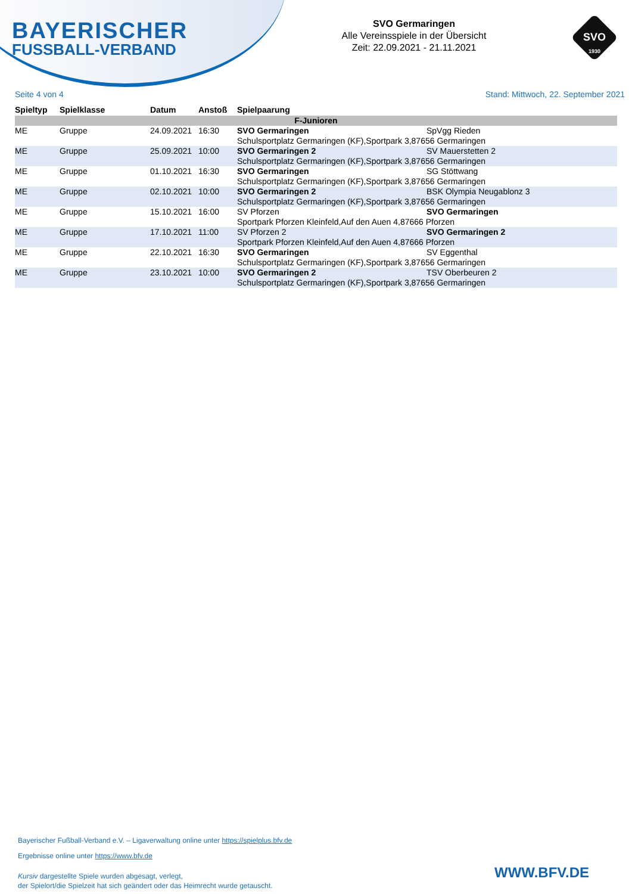BAYERISCHER
FUSSBALL-VERBAND
SVO Germaringen
Alle Vereinsspiele in der Übersicht
Zeit: 22.09.2021 - 21.11.2021
SVO
1930
Seite 4 von 4 Stand: Mittwoch, 22. September 2021
| Spieltyp | Spielklasse | Datum | Anstoß | Spielpaarung | |
| --- | --- | --- | --- | --- | --- |
| F-Junioren | | | | | |
| ME | Gruppe | 24.09.2021 | 16:30 | SVO Germaringen | SpVgg Rieden |
| | | | | Schulsportplatz Germaringen (KF),Sportpark 3,87656 Germaringen | |
| ME | Gruppe | 25.09.2021 | 10:00 | SVO Germaringen 2 | SV Mauerstetten 2 |
| | | | | Schulsportplatz Germaringen (KF),Sportpark 3,87656 Germaringen | |
| ME | Gruppe | 01.10.2021 | 16:30 | SVO Germaringen | SG Stöttwang |
| | | | | Schulsportplatz Germaringen (KF),Sportpark 3,87656 Germaringen | |
| ME | Gruppe | 02.10.2021 | 10:00 | SVO Germaringen 2 | BSK Olympia Neugablonz 3 |
| | | | | Schulsportplatz Germaringen (KF),Sportpark 3,87656 Germaringen | |
| ME | Gruppe | 15.10.2021 | 16:00 | SV Pforzen | SVO Germaringen |
| | | | | Sportpark Pforzen Kleinfeld,Auf den Auen 4,87666 Pforzen | |
| ME | Gruppe | 17.10.2021 | 11:00 | SV Pforzen 2 | SVO Germaringen 2 |
| | | | | Sportpark Pforzen Kleinfeld,Auf den Auen 4,87666 Pforzen | |
| ME | Gruppe | 22.10.2021 | 16:30 | SVO Germaringen | SV Eggenthal |
| | | | | Schulsportplatz Germaringen (KF),Sportpark 3,87656 Germaringen | |
| ME | Gruppe | 23.10.2021 | 10:00 | SVO Germaringen 2 | TSV Oberbeuren 2 |
| | | | | Schulsportplatz Germaringen (KF),Sportpark 3,87656 Germaringen | |
Bayerischer Fußball-Verband e.V. – Ligaverwaltung online unter https://spielplus.bfv.de
Ergebnisse online unter https://www.bfv.de
Kursiv dargestellte Spiele wurden abgesagt, verlegt,
der Spielort/die Spielzeit hat sich geändert oder das Heimrecht wurde getauscht.
WWW.BFV.DE